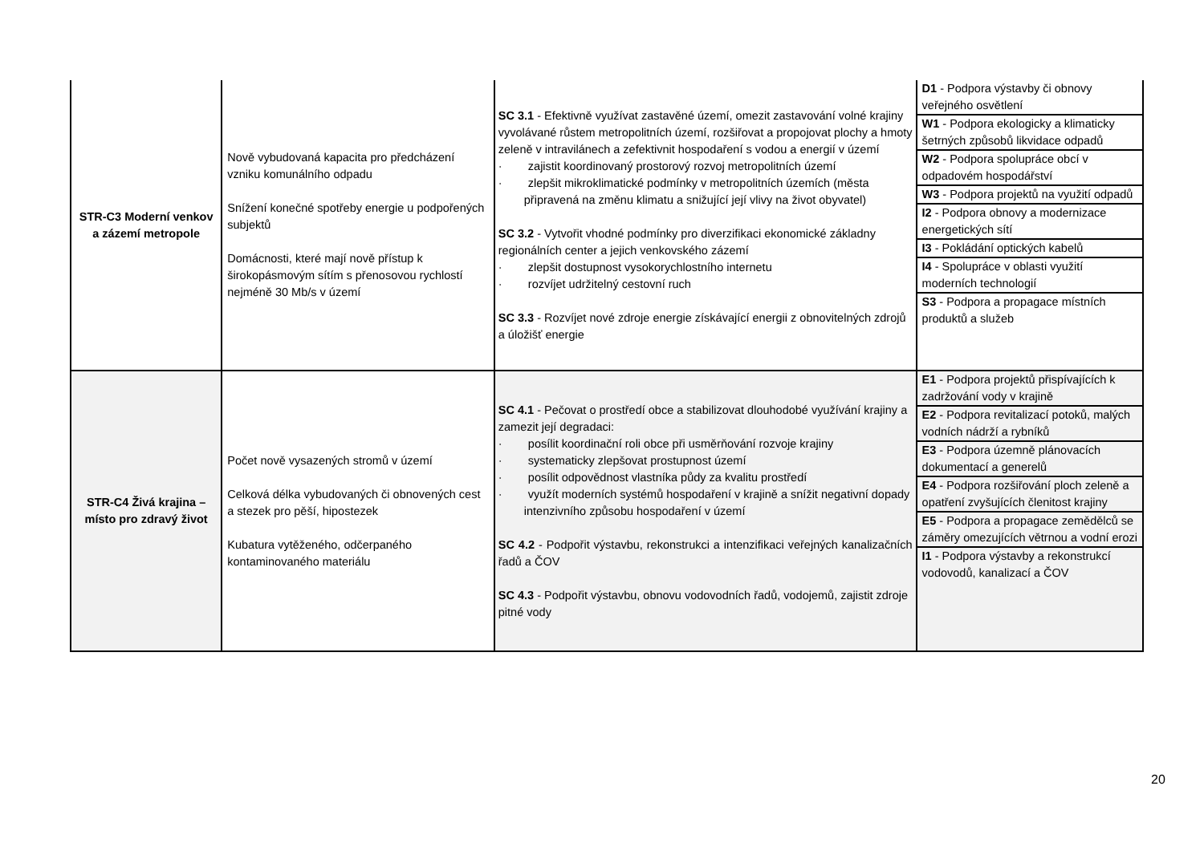| STR-C3 Moderní venkov a zázemí metropole | Nově vybudovaná kapacita pro předcházení vzniku komunálního odpadu Snížení konečné spotřeby energie u podpořených subjektů Domácnosti, které mají nově přístup k širokopásmovým sítím s přenosovou rychlostí nejméně 30 Mb/s v území | SC 3.1 - Efektivně využívat zastavěné území, omezit zastavování volné krajiny vyvolávané růstem metropolitních území, rozšiřovat a propojovat plochy a hmoty zeleně v intravilánech a zefektivnit hospodaření s vodou a energií v území · zajistit koordinovaný prostorový rozvoj metropolitních území · zlepšit mikroklimatické podmínky v metropolitních územích (města připravená na změnu klimatu a snižující její vlivy na život obyvatel) SC 3.2 - Vytvořit vhodné podmínky pro diverzifikaci ekonomické základny regionálních center a jejich venkovského zázemí · zlepšit dostupnost vysokorychlostního internetu · rozvíjet udržitelný cestovní ruch SC 3.3 - Rozvíjet nové zdroje energie získávající energii z obnovitelných zdrojů a úložišť energie | / D1 - Podpora výstavby či obnovy veřejného osvětlení / / W1 - Podpora ekologicky a klimaticky šetrných způsobů likvidace odpadů / / W2 - Podpora spolupráce obcí v odpadovém hospodářství / / W3 - Podpora projektů na využití odpadů / / I2 - Podpora obnovy a modernizace energetických sítí / / I3 - Pokládání optických kabelů / / I4 - Spolupráce v oblasti využití moderních technologií / / S3 - Podpora a propagace místních produktů a služeb / |
| STR-C4 Živá krajina – místo pro zdravý život | Počet nově vysazených stromů v území Celková délka vybudovaných či obnovených cest a stezek pro pěší, hipostezek Kubatura vytěženého, odčerpaného kontaminovaného materiálu | SC 4.1 - Pečovat o prostředí obce a stabilizovat dlouhodobé využívání krajiny a zamezit její degradaci: · posílit koordinační roli obce při usměrňování rozvoje krajiny · systematicky zlepšovat prostupnost území · posílit odpovědnost vlastníka půdy za kvalitu prostředí · využít moderních systémů hospodaření v krajině a snížit negativní dopady intenzivního způsobu hospodaření v území SC 4.2 - Podpořit výstavbu, rekonstrukci a intenzifikaci veřejných kanalizačních řadů a ČOV SC 4.3 - Podpořit výstavbu, obnovu vodovodních řadů, vodojemů, zajistit zdroje pitné vody | / E1 - Podpora projektů přispívajících k zadržování vody v krajině / / E2 - Podpora revitalizací potoků, malých vodních nádrží a rybníků / / E3 - Podpora územně plánovacích dokumentací a generelů / / E4 - Podpora rozšiřování ploch zeleně a opatření zvyšujících členitost krajiny / / E5 - Podpora a propagace zemědělců se záměry omezujících větrnou a vodní erozi / / I1 - Podpora výstavby a rekonstrukcí vodovodů, kanalizací a ČOV / |
20